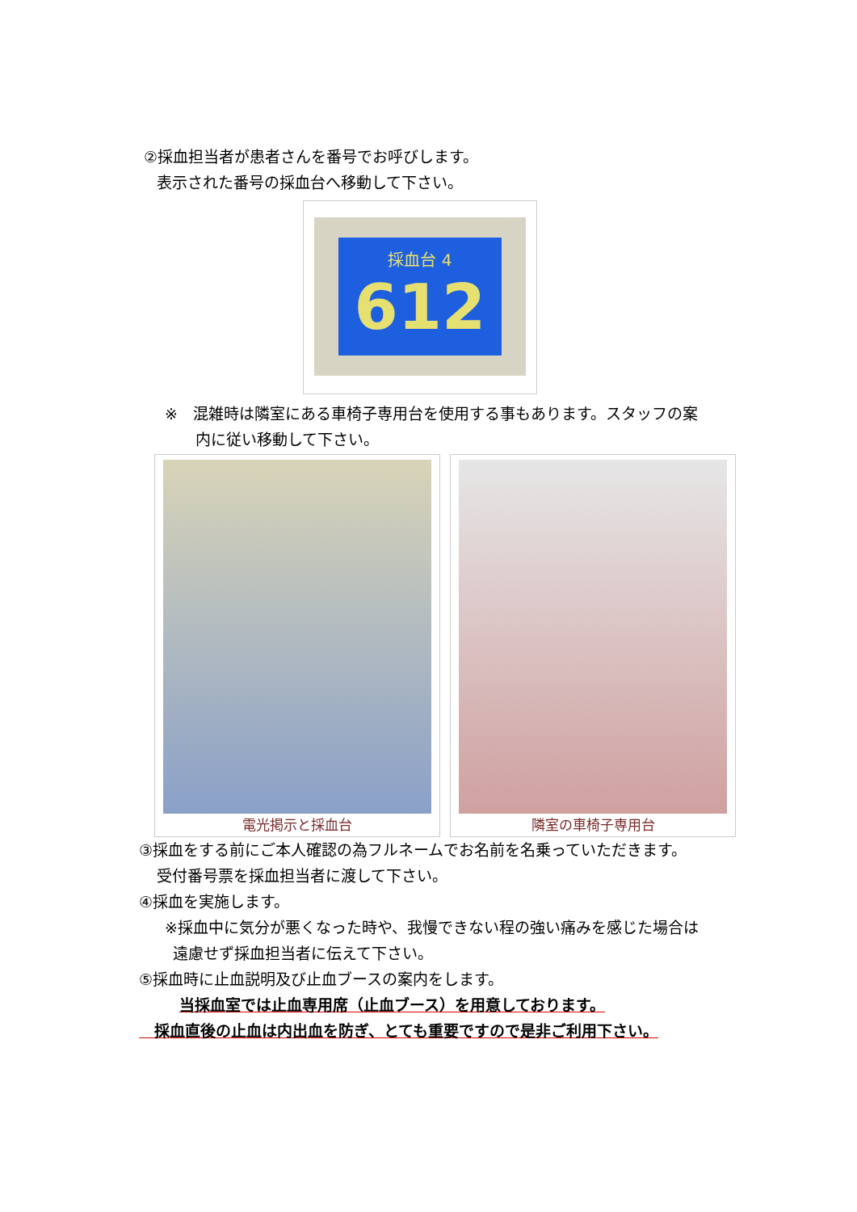②採血担当者が患者さんを番号でお呼びします。
表示された番号の採血台へ移動して下さい。
採血台 4
612
※　混雑時は隣室にある車椅子専用台を使用する事もあります。スタッフの案
内に従い移動して下さい。
電光掲示と採血台 隣室の車椅子専用台
③採血をする前にご本人確認の為フルネームでお名前を名乗っていただきます。
受付番号票を採血担当者に渡して下さい。
④採血を実施します。
※採血中に気分が悪くなった時や、我慢できない程の強い痛みを感じた場合は
遠慮せず採血担当者に伝えて下さい。
⑤採血時に止血説明及び止血ブースの案内をします。
当採血室では止血専用席（止血ブース）を用意しております。
　採血直後の止血は内出血を防ぎ、とても重要ですので是非ご利用下さい。